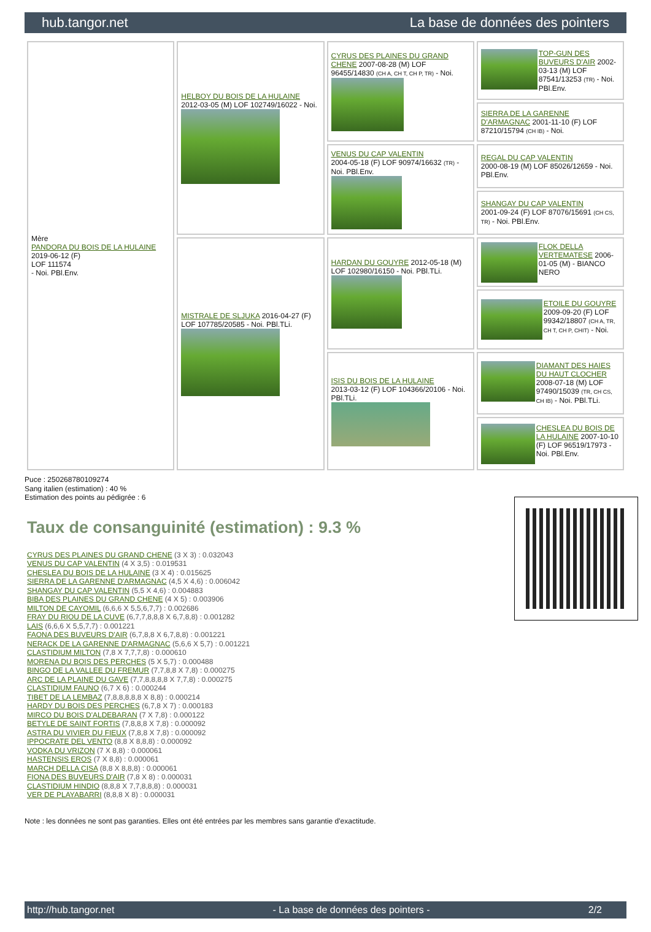hub.tangor.net La base de données des pointers
| Mère PANDORA DU BOIS DE LA HULAINE 2019-06-12 (F) LOF 111574 - Noi. PBl.Env. | HELBOY DU BOIS DE LA HULAINE 2012-03-05 (M) LOF 102749/16022 - Noi. | CYRUS DES PLAINES DU GRAND CHENE 2007-08-28 (M) LOF 96455/14830 (CH A, CH T, CH P, TR) - Noi. | TOP-GUN DES BUVEURS D'AIR 2002-03-13 (M) LOF 87541/13253 (TR) - Noi. PBl.Env. |
| | | | SIERRA DE LA GARENNE D'ARMAGNAC 2001-11-10 (F) LOF 87210/15794 (CH IB) - Noi. |
| | | VENUS DU CAP VALENTIN 2004-05-18 (F) LOF 90974/16632 (TR) - Noi. PBl.Env. | REGAL DU CAP VALENTIN 2000-08-19 (M) LOF 85026/12659 - Noi. PBl.Env. |
| | | | SHANGAY DU CAP VALENTIN 2001-09-24 (F) LOF 87076/15691 (CH CS, TR) - Noi. PBl.Env. |
| | MISTRALE DE SLJUKA 2016-04-27 (F) LOF 107785/20585 - Noi. PBl.TLi. | HARDAN DU GOUYRE 2012-05-18 (M) LOF 102980/16150 - Noi. PBl.TLi. | FLOK DELLA VERTEMATESE 2006-01-05 (M) - BIANCO NERO |
| | | | ETOILE DU GOUYRE 2009-09-20 (F) LOF 99342/18807 (CH A, TR, CH T, CH P, CHIT) - Noi. |
| | | ISIS DU BOIS DE LA HULAINE 2013-03-12 (F) LOF 104366/20106 - Noi. PBl.TLi. | DIAMANT DES HAIES DU HAUT CLOCHER 2008-07-18 (M) LOF 97490/15039 (TR, CH CS, CH IB) - Noi. PBl.TLi. |
| | | | CHESLEA DU BOIS DE LA HULAINE 2007-10-10 (F) LOF 96519/17973 - Noi. PBl.Env. |
Puce : 250268780109274
Sang italien (estimation) : 40 %
Estimation des points au pédigrée : 6
Taux de consanguinité (estimation) : 9.3 %
CYRUS DES PLAINES DU GRAND CHENE (3 X 3) : 0.032043
VENUS DU CAP VALENTIN (4 X 3,5) : 0.019531
CHESLEA DU BOIS DE LA HULAINE (3 X 4) : 0.015625
SIERRA DE LA GARENNE D'ARMAGNAC (4,5 X 4,6) : 0.006042
SHANGAY DU CAP VALENTIN (5,5 X 4,6) : 0.004883
BIBA DES PLAINES DU GRAND CHENE (4 X 5) : 0.003906
MILTON DE CAYOMIL (6,6,6 X 5,5,6,7,7) : 0.002686
FRAY DU RIOU DE LA CUVE (6,7,7,8,8,8 X 6,7,8,8) : 0.001282
LAIS (6,6,6 X 5,5,7,7) : 0.001221
FAONA DES BUVEURS D'AIR (6,7,8,8 X 6,7,8,8) : 0.001221
NERACK DE LA GARENNE D'ARMAGNAC (5,6,6 X 5,7) : 0.001221
CLASTIDIUM MILTON (7,8 X 7,7,7,8) : 0.000610
MORENA DU BOIS DES PERCHES (5 X 5,7) : 0.000488
BINGO DE LA VALLEE DU FREMUR (7,7,8,8 X 7,8) : 0.000275
ARC DE LA PLAINE DU GAVE (7,7,8,8,8,8 X 7,7,8) : 0.000275
CLASTIDIUM FAUNO (6,7 X 6) : 0.000244
TIBET DE LA LEMBAZ (7,8,8,8,8,8 X 8,8) : 0.000214
HARDY DU BOIS DES PERCHES (6,7,8 X 7) : 0.000183
MIRCO DU BOIS D'ALDEBARAN (7 X 7,8) : 0.000122
BETYLE DE SAINT FORTIS (7,8,8,8 X 7,8) : 0.000092
ASTRA DU VIVIER DU FIEUX (7,8,8 X 7,8) : 0.000092
IPPOCRATE DEL VENTO (8,8 X 8,8,8) : 0.000092
VODKA DU VRIZON (7 X 8,8) : 0.000061
HASTENSIS EROS (7 X 8,8) : 0.000061
MARCH DELLA CISA (8,8 X 8,8,8) : 0.000061
FIONA DES BUVEURS D'AIR (7,8 X 8) : 0.000031
CLASTIDIUM HINDIO (8,8,8 X 7,7,8,8,8) : 0.000031
VER DE PLAYABARRI (8,8,8 X 8) : 0.000031
Note : les données ne sont pas garanties. Elles ont été entrées par les membres sans garantie d'exactitude.
http://hub.tangor.net - La base de données des pointers - 2/2